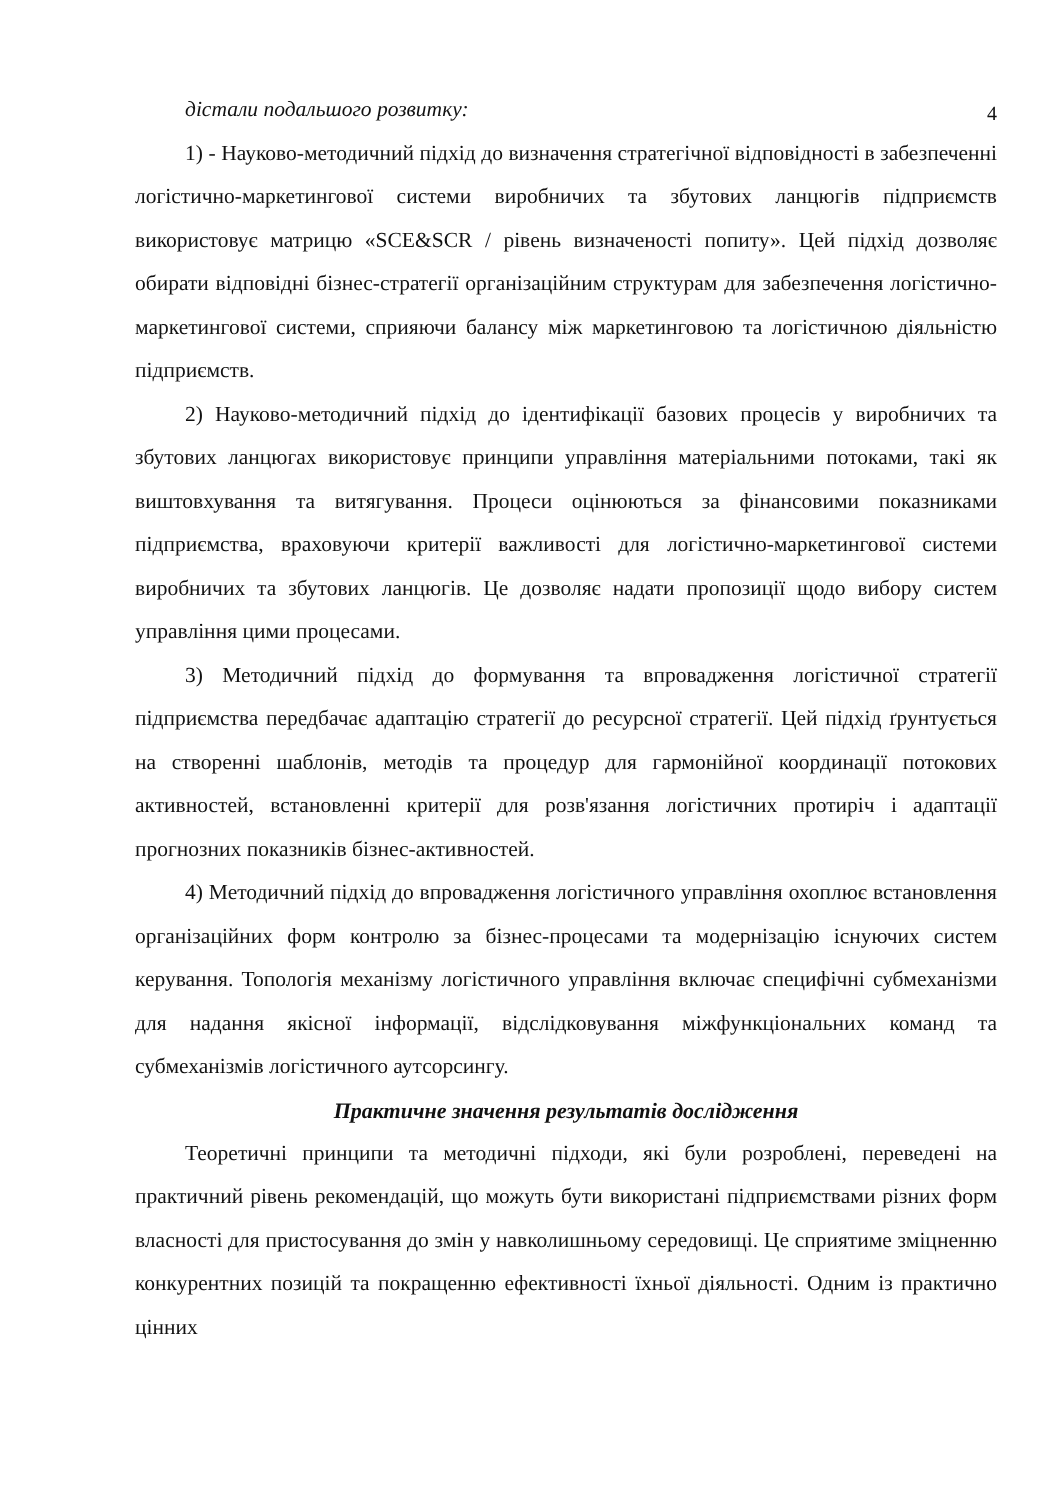4
дістали подальшого розвитку:
1) - Науково-методичний підхід до визначення стратегічної відповідності в забезпеченні логістично-маркетингової системи виробничих та збутових ланцюгів підприємств використовує матрицю «SCE&SCR / рівень визначеності попиту». Цей підхід дозволяє обирати відповідні бізнес-стратегії організаційним структурам для забезпечення логістично-маркетингової системи, сприяючи балансу між маркетинговою та логістичною діяльністю підприємств.
2) Науково-методичний підхід до ідентифікації базових процесів у виробничих та збутових ланцюгах використовує принципи управління матеріальними потоками, такі як виштовхування та витягування. Процеси оцінюються за фінансовими показниками підприємства, враховуючи критерії важливості для логістично-маркетингової системи виробничих та збутових ланцюгів. Це дозволяє надати пропозиції щодо вибору систем управління цими процесами.
3) Методичний підхід до формування та впровадження логістичної стратегії підприємства передбачає адаптацію стратегії до ресурсної стратегії. Цей підхід ґрунтується на створенні шаблонів, методів та процедур для гармонійної координації потокових активностей, встановленні критерії для розв'язання логістичних протиріч і адаптації прогнозних показників бізнес-активностей.
4) Методичний підхід до впровадження логістичного управління охоплює встановлення організаційних форм контролю за бізнес-процесами та модернізацію існуючих систем керування. Топологія механізму логістичного управління включає специфічні субмеханізми для надання якісної інформації, відслідковування міжфункціональних команд та субмеханізмів логістичного аутсорсингу.
Практичне значення результатів дослідження
Теоретичні принципи та методичні підходи, які були розроблені, переведені на практичний рівень рекомендацій, що можуть бути використані підприємствами різних форм власності для пристосування до змін у навколишньому середовищі. Це сприятиме зміцненню конкурентних позицій та покращенню ефективності їхньої діяльності. Одним із практично цінних